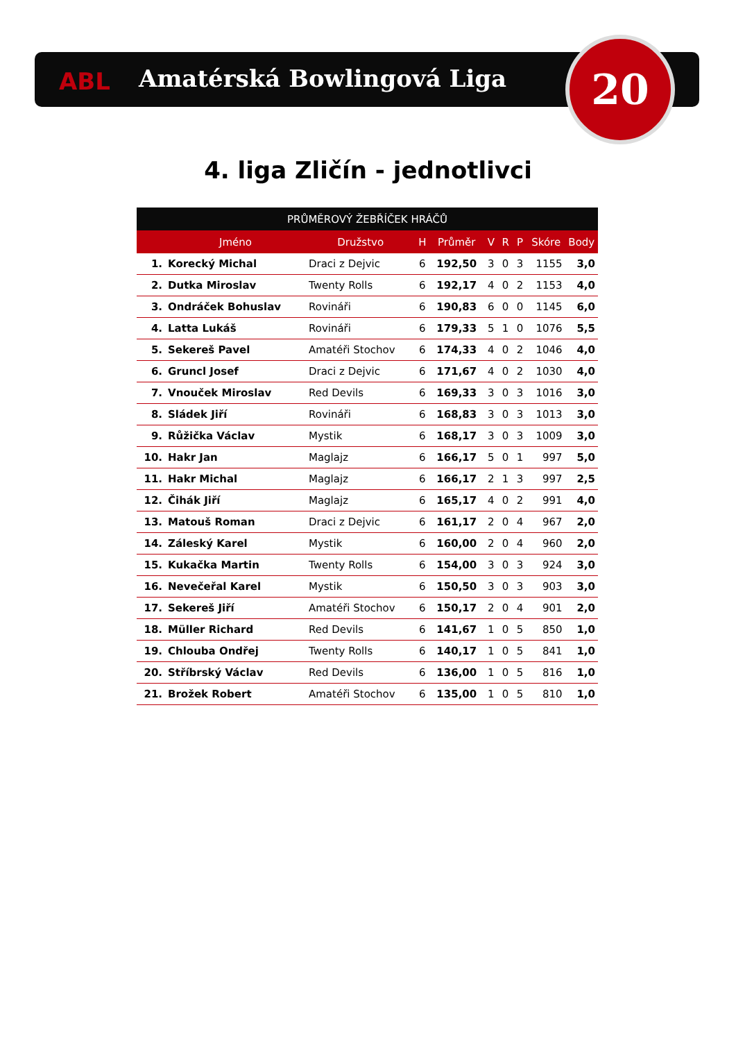ABL Amatérská Bowlingová Liga 20
4. liga Zličín - jednotlivci
| PRŮMĚROVÝ ŽEBŘÍČEK HRÁČŮ | | | | | | | | | |
| --- | --- | --- | --- | --- | --- | --- | --- | --- | --- |
| | Jméno | Družstvo | H | Průměr | V | R | P | Skóre | Body |
| 1. | Korecký Michal | Draci z Dejvic | 6 | 192,50 | 3 | 0 | 3 | 1155 | 3,0 |
| 2. | Dutka Miroslav | Twenty Rolls | 6 | 192,17 | 4 | 0 | 2 | 1153 | 4,0 |
| 3. | Ondráček Bohuslav | Rovináři | 6 | 190,83 | 6 | 0 | 0 | 1145 | 6,0 |
| 4. | Latta Lukáš | Rovináři | 6 | 179,33 | 5 | 1 | 0 | 1076 | 5,5 |
| 5. | Sekereš Pavel | Amatéři Stochov | 6 | 174,33 | 4 | 0 | 2 | 1046 | 4,0 |
| 6. | Gruncl Josef | Draci z Dejvic | 6 | 171,67 | 4 | 0 | 2 | 1030 | 4,0 |
| 7. | Vnouček Miroslav | Red Devils | 6 | 169,33 | 3 | 0 | 3 | 1016 | 3,0 |
| 8. | Sládek Jiří | Rovináři | 6 | 168,83 | 3 | 0 | 3 | 1013 | 3,0 |
| 9. | Růžička Václav | Mystik | 6 | 168,17 | 3 | 0 | 3 | 1009 | 3,0 |
| 10. | Hakr Jan | Maglajz | 6 | 166,17 | 5 | 0 | 1 | 997 | 5,0 |
| 11. | Hakr Michal | Maglajz | 6 | 166,17 | 2 | 1 | 3 | 997 | 2,5 |
| 12. | Čihák Jiří | Maglajz | 6 | 165,17 | 4 | 0 | 2 | 991 | 4,0 |
| 13. | Matouš Roman | Draci z Dejvic | 6 | 161,17 | 2 | 0 | 4 | 967 | 2,0 |
| 14. | Záleský Karel | Mystik | 6 | 160,00 | 2 | 0 | 4 | 960 | 2,0 |
| 15. | Kukačka Martin | Twenty Rolls | 6 | 154,00 | 3 | 0 | 3 | 924 | 3,0 |
| 16. | Nevečeřal Karel | Mystik | 6 | 150,50 | 3 | 0 | 3 | 903 | 3,0 |
| 17. | Sekereš Jiří | Amatéři Stochov | 6 | 150,17 | 2 | 0 | 4 | 901 | 2,0 |
| 18. | Müller Richard | Red Devils | 6 | 141,67 | 1 | 0 | 5 | 850 | 1,0 |
| 19. | Chlouba Ondřej | Twenty Rolls | 6 | 140,17 | 1 | 0 | 5 | 841 | 1,0 |
| 20. | Stříbrský Václav | Red Devils | 6 | 136,00 | 1 | 0 | 5 | 816 | 1,0 |
| 21. | Brožek Robert | Amatéři Stochov | 6 | 135,00 | 1 | 0 | 5 | 810 | 1,0 |